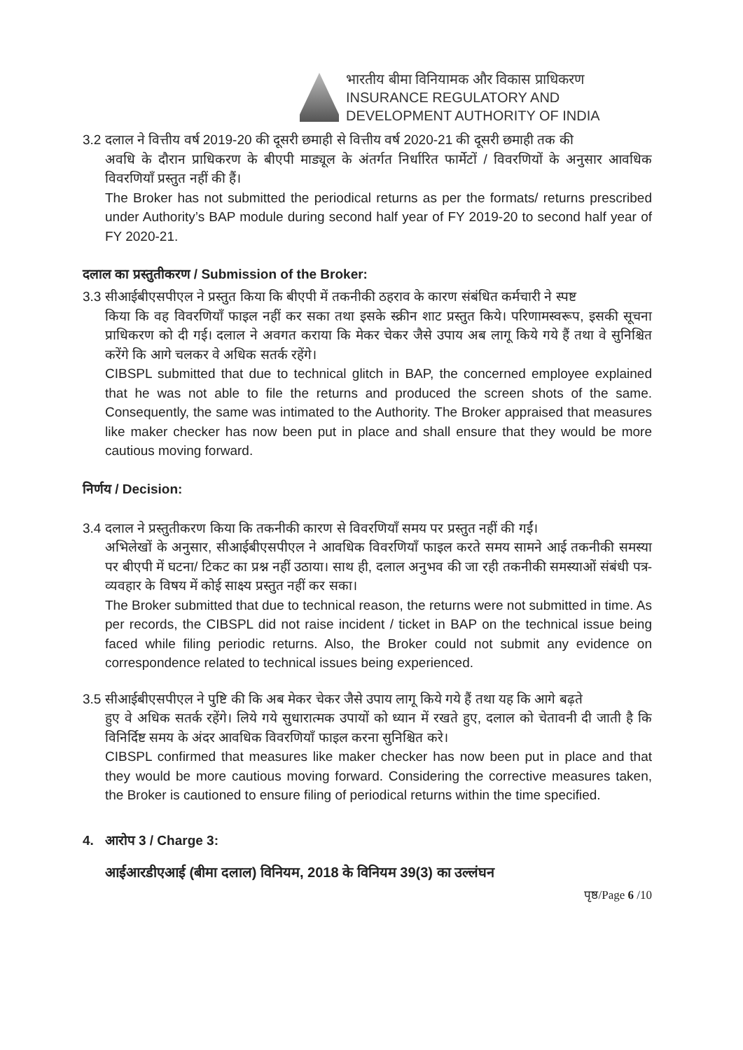भारतीय बीमा विनियामक और विकास प्राधिकरण
INSURANCE REGULATORY AND
DEVELOPMENT AUTHORITY OF INDIA
3.2 दलाल ने वित्तीय वर्ष 2019-20 की दूसरी छमाही से वित्तीय वर्ष 2020-21 की दूसरी छमाही तक की
अवधि के दौरान प्राधिकरण के बीएपी माड्यूल के अंतर्गत निर्धारित फार्मेटों / विवरणियों के अनुसार आवधिक विवरणियाँ प्रस्तुत नहीं की हैं।
The Broker has not submitted the periodical returns as per the formats/ returns prescribed under Authority’s BAP module during second half year of FY 2019-20 to second half year of FY 2020-21.
दलाल का प्रस्तुतीकरण / Submission of the Broker:
3.3 सीआईबीएसपीएल ने प्रस्तुत किया कि बीएपी में तकनीकी ठहराव के कारण संबंधित कर्मचारी ने स्पष्ट
किया कि वह विवरणियाँ फाइल नहीं कर सका तथा इसके स्क्रीन शाट प्रस्तुत किये। परिणामस्वरूप, इसकी सूचना प्राधिकरण को दी गई। दलाल ने अवगत कराया कि मेकर चेकर जैसे उपाय अब लागू किये गये हैं तथा वे सुनिश्चित करेंगे कि आगे चलकर वे अधिक सतर्क रहेंगे।
CIBSPL submitted that due to technical glitch in BAP, the concerned employee explained that he was not able to file the returns and produced the screen shots of the same. Consequently, the same was intimated to the Authority. The Broker appraised that measures like maker checker has now been put in place and shall ensure that they would be more cautious moving forward.
निर्णय / Decision:
3.4 दलाल ने प्रस्तुतीकरण किया कि तकनीकी कारण से विवरणियाँ समय पर प्रस्तुत नहीं की गईं।
अभिलेखों के अनुसार, सीआईबीएसपीएल ने आवधिक विवरणियाँ फाइल करते समय सामने आई तकनीकी समस्या पर बीएपी में घटना/ टिकट का प्रश्न नहीं उठाया। साथ ही, दलाल अनुभव की जा रही तकनीकी समस्याओं संबंधी पत्र-व्यवहार के विषय में कोई साक्ष्य प्रस्तुत नहीं कर सका।
The Broker submitted that due to technical reason, the returns were not submitted in time. As per records, the CIBSPL did not raise incident / ticket in BAP on the technical issue being faced while filing periodic returns. Also, the Broker could not submit any evidence on correspondence related to technical issues being experienced.
3.5 सीआईबीएसपीएल ने पुष्टि की कि अब मेकर चेकर जैसे उपाय लागू किये गये हैं तथा यह कि आगे बढ़ते
हुए वे अधिक सतर्क रहेंगे। लिये गये सुधारात्मक उपायों को ध्यान में रखते हुए, दलाल को चेतावनी दी जाती है कि विनिर्दिष्ट समय के अंदर आवधिक विवरणियाँ फाइल करना सुनिश्चित करे।
CIBSPL confirmed that measures like maker checker has now been put in place and that they would be more cautious moving forward. Considering the corrective measures taken, the Broker is cautioned to ensure filing of periodical returns within the time specified.
4. आरोप 3 / Charge 3:
आईआरडीएआई (बीमा दलाल) विनियम, 2018 के विनियम 39(3) का उल्लंघन
पृष्ठ/Page 6 /10